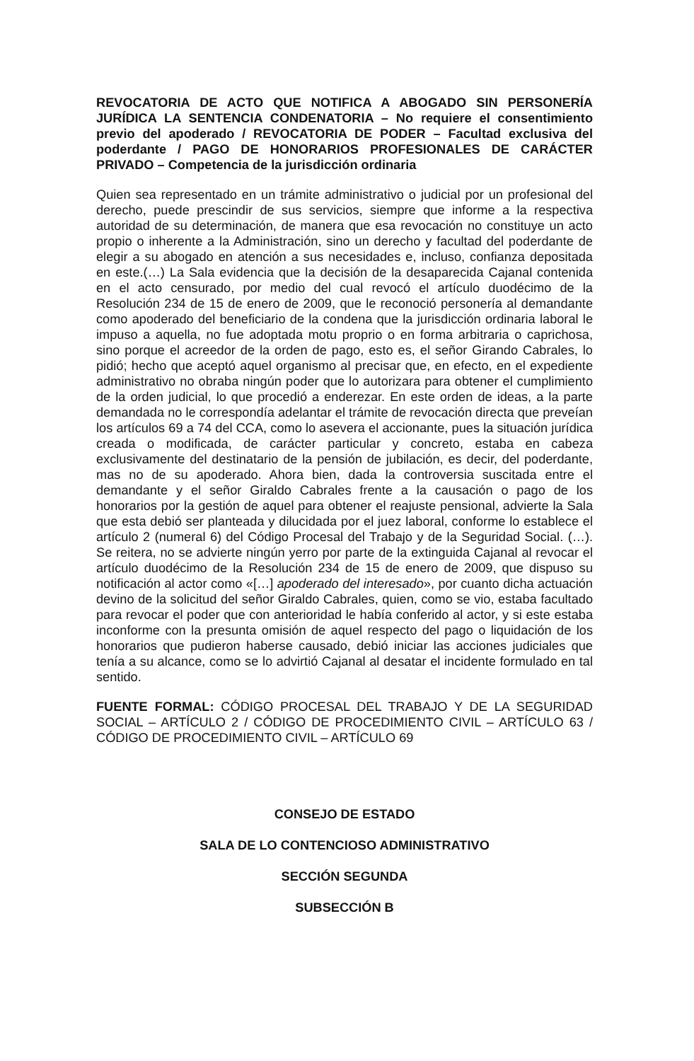REVOCATORIA DE ACTO QUE NOTIFICA A ABOGADO SIN PERSONERÍA JURÍDICA LA SENTENCIA CONDENATORIA – No requiere el consentimiento previo del apoderado / REVOCATORIA DE PODER – Facultad exclusiva del poderdante / PAGO DE HONORARIOS PROFESIONALES DE CARÁCTER PRIVADO – Competencia de la jurisdicción ordinaria
Quien sea representado en un trámite administrativo o judicial por un profesional del derecho, puede prescindir de sus servicios, siempre que informe a la respectiva autoridad de su determinación, de manera que esa revocación no constituye un acto propio o inherente a la Administración, sino un derecho y facultad del poderdante de elegir a su abogado en atención a sus necesidades e, incluso, confianza depositada en este.(…) La Sala evidencia que la decisión de la desaparecida Cajanal contenida en el acto censurado, por medio del cual revocó el artículo duodécimo de la Resolución 234 de 15 de enero de 2009, que le reconoció personería al demandante como apoderado del beneficiario de la condena que la jurisdicción ordinaria laboral le impuso a aquella, no fue adoptada motu proprio o en forma arbitraria o caprichosa, sino porque el acreedor de la orden de pago, esto es, el señor Girando Cabrales, lo pidió; hecho que aceptó aquel organismo al precisar que, en efecto, en el expediente administrativo no obraba ningún poder que lo autorizara para obtener el cumplimiento de la orden judicial, lo que procedió a enderezar. En este orden de ideas, a la parte demandada no le correspondía adelantar el trámite de revocación directa que preveían los artículos 69 a 74 del CCA, como lo asevera el accionante, pues la situación jurídica creada o modificada, de carácter particular y concreto, estaba en cabeza exclusivamente del destinatario de la pensión de jubilación, es decir, del poderdante, mas no de su apoderado. Ahora bien, dada la controversia suscitada entre el demandante y el señor Giraldo Cabrales frente a la causación o pago de los honorarios por la gestión de aquel para obtener el reajuste pensional, advierte la Sala que esta debió ser planteada y dilucidada por el juez laboral, conforme lo establece el artículo 2 (numeral 6) del Código Procesal del Trabajo y de la Seguridad Social. (…). Se reitera, no se advierte ningún yerro por parte de la extinguida Cajanal al revocar el artículo duodécimo de la Resolución 234 de 15 de enero de 2009, que dispuso su notificación al actor como «[…] apoderado del interesado», por cuanto dicha actuación devino de la solicitud del señor Giraldo Cabrales, quien, como se vio, estaba facultado para revocar el poder que con anterioridad le había conferido al actor, y si este estaba inconforme con la presunta omisión de aquel respecto del pago o liquidación de los honorarios que pudieron haberse causado, debió iniciar las acciones judiciales que tenía a su alcance, como se lo advirtió Cajanal al desatar el incidente formulado en tal sentido.
FUENTE FORMAL: CÓDIGO PROCESAL DEL TRABAJO Y DE LA SEGURIDAD SOCIAL – ARTÍCULO 2 / CÓDIGO DE PROCEDIMIENTO CIVIL – ARTÍCULO 63 / CÓDIGO DE PROCEDIMIENTO CIVIL – ARTÍCULO 69
CONSEJO DE ESTADO
SALA DE LO CONTENCIOSO ADMINISTRATIVO
SECCIÓN SEGUNDA
SUBSECCIÓN B